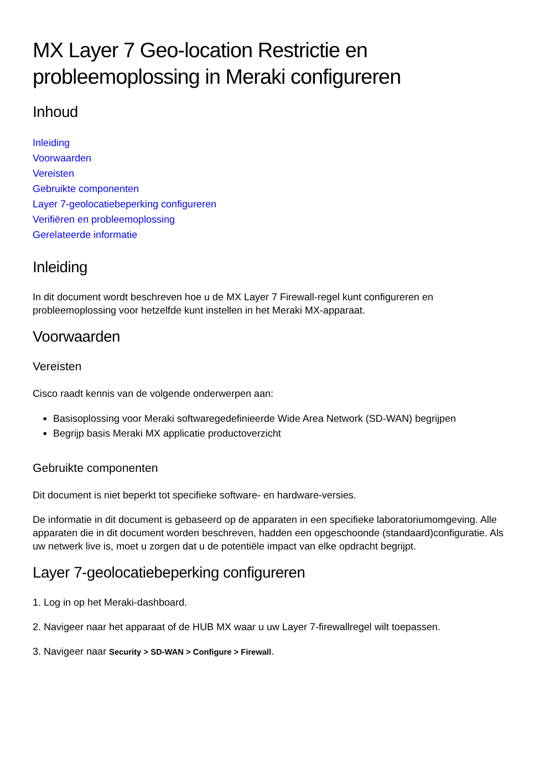MX Layer 7 Geo-location Restrictie en probleemoplossing in Meraki configureren
Inhoud
Inleiding
Voorwaarden
Vereisten
Gebruikte componenten
Layer 7-geolocatiebeperking configureren
Verifiëren en probleemoplossing
Gerelateerde informatie
Inleiding
In dit document wordt beschreven hoe u de MX Layer 7 Firewall-regel kunt configureren en probleemoplossing voor hetzelfde kunt instellen in het Meraki MX-apparaat.
Voorwaarden
Vereisten
Cisco raadt kennis van de volgende onderwerpen aan:
Basisoplossing voor Meraki softwaregedefinieerde Wide Area Network (SD-WAN) begrijpen
Begrijp basis Meraki MX applicatie productoverzicht
Gebruikte componenten
Dit document is niet beperkt tot specifieke software- en hardware-versies.
De informatie in dit document is gebaseerd op de apparaten in een specifieke laboratoriumomgeving. Alle apparaten die in dit document worden beschreven, hadden een opgeschoonde (standaard)configuratie. Als uw netwerk live is, moet u zorgen dat u de potentiële impact van elke opdracht begrijpt.
Layer 7-geolocatiebeperking configureren
1. Log in op het Meraki-dashboard.
2. Navigeer naar het apparaat of de HUB MX waar u uw Layer 7-firewallregel wilt toepassen.
3. Navigeer naar Security > SD-WAN > Configure > Firewall.